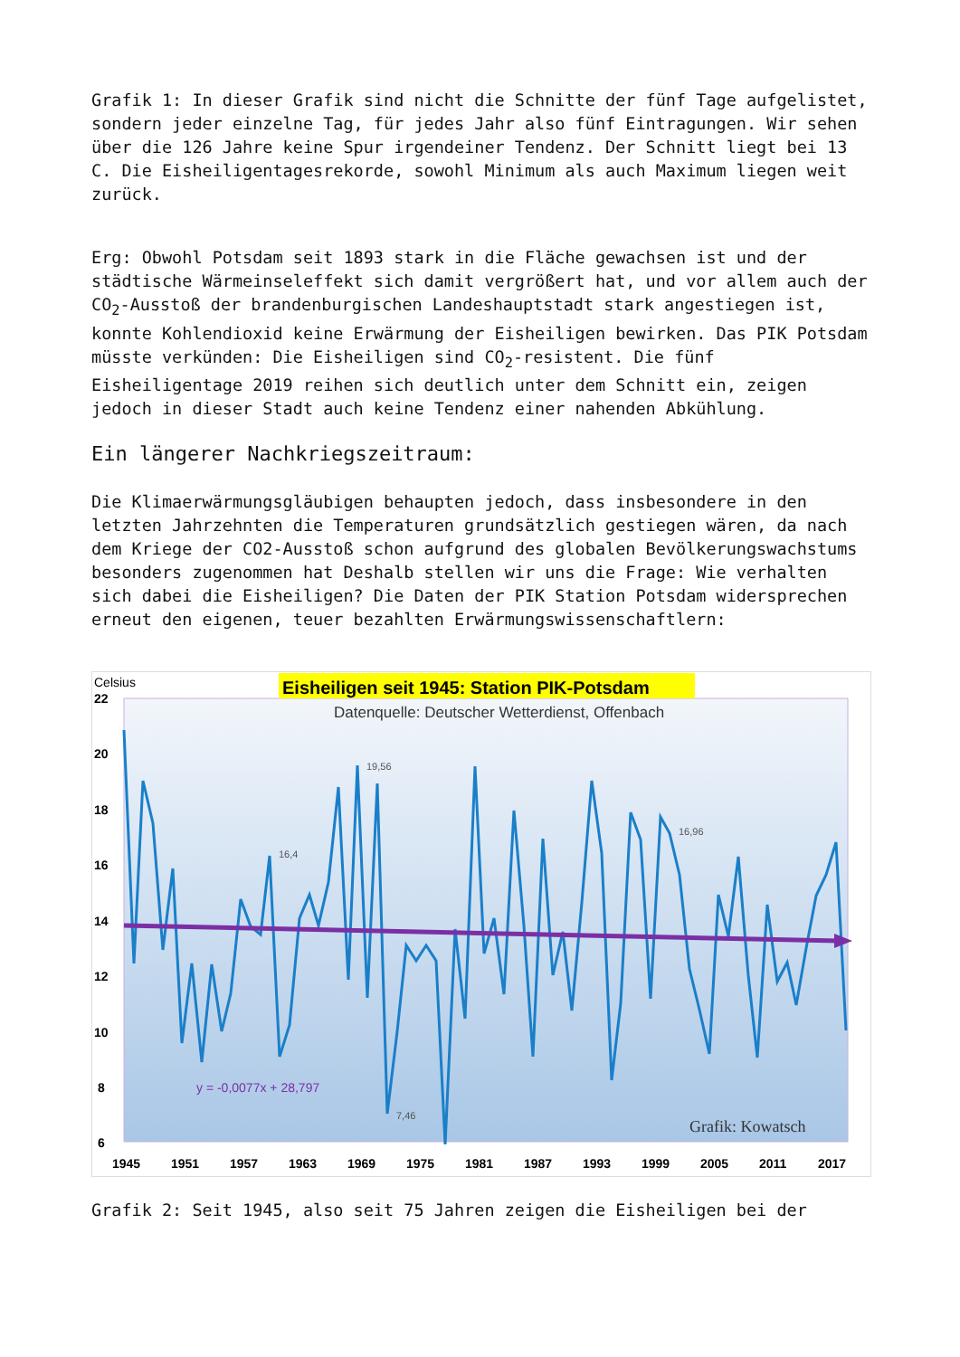Grafik 1: In dieser Grafik sind nicht die Schnitte der fünf Tage aufgelistet, sondern jeder einzelne Tag, für jedes Jahr also fünf Eintragungen. Wir sehen über die 126 Jahre keine Spur irgendeiner Tendenz. Der Schnitt liegt bei 13 C. Die Eisheiligentagesrekorde, sowohl Minimum als auch Maximum liegen weit zurück.
Erg: Obwohl Potsdam seit 1893 stark in die Fläche gewachsen ist und der städtische Wärmeinseleffekt sich damit vergrößert hat, und vor allem auch der CO<sub>2</sub>-Ausstoß der brandenburgischen Landeshauptstadt stark angestiegen ist, konnte Kohlendioxid keine Erwärmung der Eisheiligen bewirken. Das PIK Potsdam müsste verkünden: Die Eisheiligen sind CO<sub>2</sub>-resistent. Die fünf Eisheiligentage 2019 reihen sich deutlich unter dem Schnitt ein, zeigen jedoch in dieser Stadt auch keine Tendenz einer nahenden Abkühlung.
Ein längerer Nachkriegszeitraum:
Die Klimaerwärmungsgläubigen behaupten jedoch, dass insbesondere in den letzten Jahrzehnten die Temperaturen grundsätzlich gestiegen wären, da nach dem Kriege der CO2-Ausstoß schon aufgrund des globalen Bevölkerungswachstums besonders zugenommen hat Deshalb stellen wir uns die Frage: Wie verhalten sich dabei die Eisheiligen? Die Daten der PIK Station Potsdam widersprechen erneut den eigenen, teuer bezahlten Erwärmungswissenschaftlern:
Celsius
Eisheiligen seit 1945: Station PIK-Potsdam
Datenquelle: Deutscher Wetterdienst, Offenbach
22
20
18
16
14
12
10
8
6
19,56
16,4
16,96
7,46
y = -0,0077x + 28,797
Grafik: Kowatsch
1945
1951
1957
1963
1969
1975
1981
1987
1993
1999
2005
2011
2017
Grafik 2: Seit 1945, also seit 75 Jahren zeigen die Eisheiligen bei der